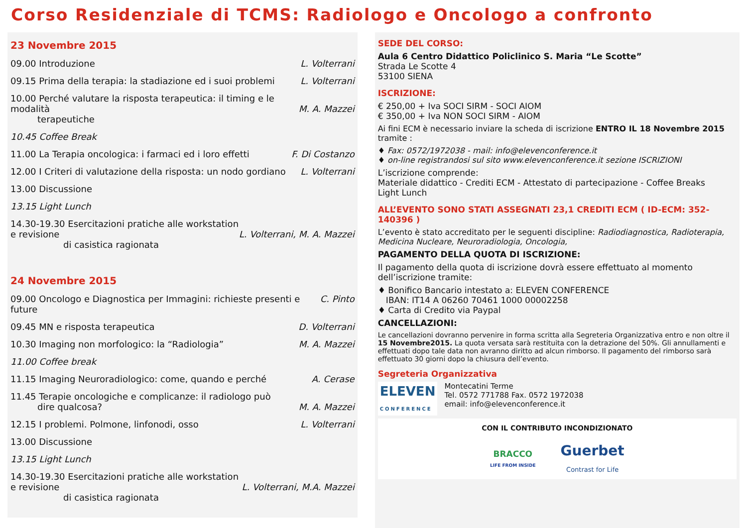Corso Residenziale di TCMS: Radiologo e Oncologo a confronto
23 Novembre 2015
09.00 Introduzione L. Volterrani
09.15 Prima della terapia: la stadiazione ed i suoi problemi L. Volterrani
10.00 Perché valutare la risposta terapeutica: il timing e le modalità
terapeutiche
M. A. Mazzei
10.45 Coffee Break
11.00 La Terapia oncologica: i farmaci ed i loro effetti F. Di Costanzo
12.00 I Criteri di valutazione della risposta: un nodo gordiano L. Volterrani
13.00 Discussione
13.15 Light Lunch
14.30-19.30 Esercitazioni pratiche alle workstation e revisione
di casistica ragionata
L. Volterrani, M. A. Mazzei
24 Novembre 2015
09.00 Oncologo e Diagnostica per Immagini: richieste presenti e future C. Pinto
09.45 MN e risposta terapeutica D. Volterrani
10.30 Imaging non morfologico: la “Radiologia” M. A. Mazzei
11.00 Coffee break
11.15 Imaging Neuroradiologico: come, quando e perché A. Cerase
11.45 Terapie oncologiche e complicanze: il radiologo può
dire qualcosa?
M. A. Mazzei
12.15 I problemi. Polmone, linfonodi, osso L. Volterrani
13.00 Discussione
13.15 Light Lunch
14.30-19.30 Esercitazioni pratiche alle workstation e revisione
di casistica ragionata
L. Volterrani, M.A. Mazzei
SEDE DEL CORSO:
Aula 6 Centro Didattico Policlinico S. Maria “Le Scotte”
Strada Le Scotte 4
53100 SIENA
ISCRIZIONE:
€ 250,00 + Iva SOCI SIRM - SOCI AIOM
€ 350,00 + Iva NON SOCI SIRM - AIOM
Ai fini ECM è necessario inviare la scheda di iscrizione ENTRO IL 18 Novembre 2015 tramite :
♦ Fax: 0572/1972038 - mail: info@elevenconference.it
♦ on-line registrandosi sul sito www.elevenconference.it sezione ISCRIZIONI
L’iscrizione comprende:
Materiale didattico - Crediti ECM - Attestato di partecipazione - Coffee Breaks
Light Lunch
ALL’EVENTO SONO STATI ASSEGNATI 23,1 CREDITI ECM ( ID-ECM: 352-140396 )
L’evento è stato accreditato per le seguenti discipline: Radiodiagnostica, Radioterapia, Medicina Nucleare, Neuroradiologia, Oncologia,
PAGAMENTO DELLA QUOTA DI ISCRIZIONE:
Il pagamento della quota di iscrizione dovrà essere effettuato al momento dell’iscrizione tramite:
♦ Bonifico Bancario intestato a: ELEVEN CONFERENCE
IBAN: IT14 A 06260 70461 1000 00002258
♦ Carta di Credito via Paypal
CANCELLAZIONI:
Le cancellazioni dovranno pervenire in forma scritta alla Segreteria Organizzativa entro e non oltre il 15 Novembre2015. La quota versata sarà restituita con la detrazione del 50%. Gli annullamenti e effettuati dopo tale data non avranno diritto ad alcun rimborso. Il pagamento del rimborso sarà effettuato 30 giorni dopo la chiusura dell’evento.
Segreteria Organizzativa
ELEVEN
CONFERENCE
Montecatini Terme
Tel. 0572 771788 Fax. 0572 1972038
email: info@elevenconference.it
CON IL CONTRIBUTO INCONDIZIONATO
BRACCO
LIFE FROM INSIDE
Guerbet
Contrast for Life